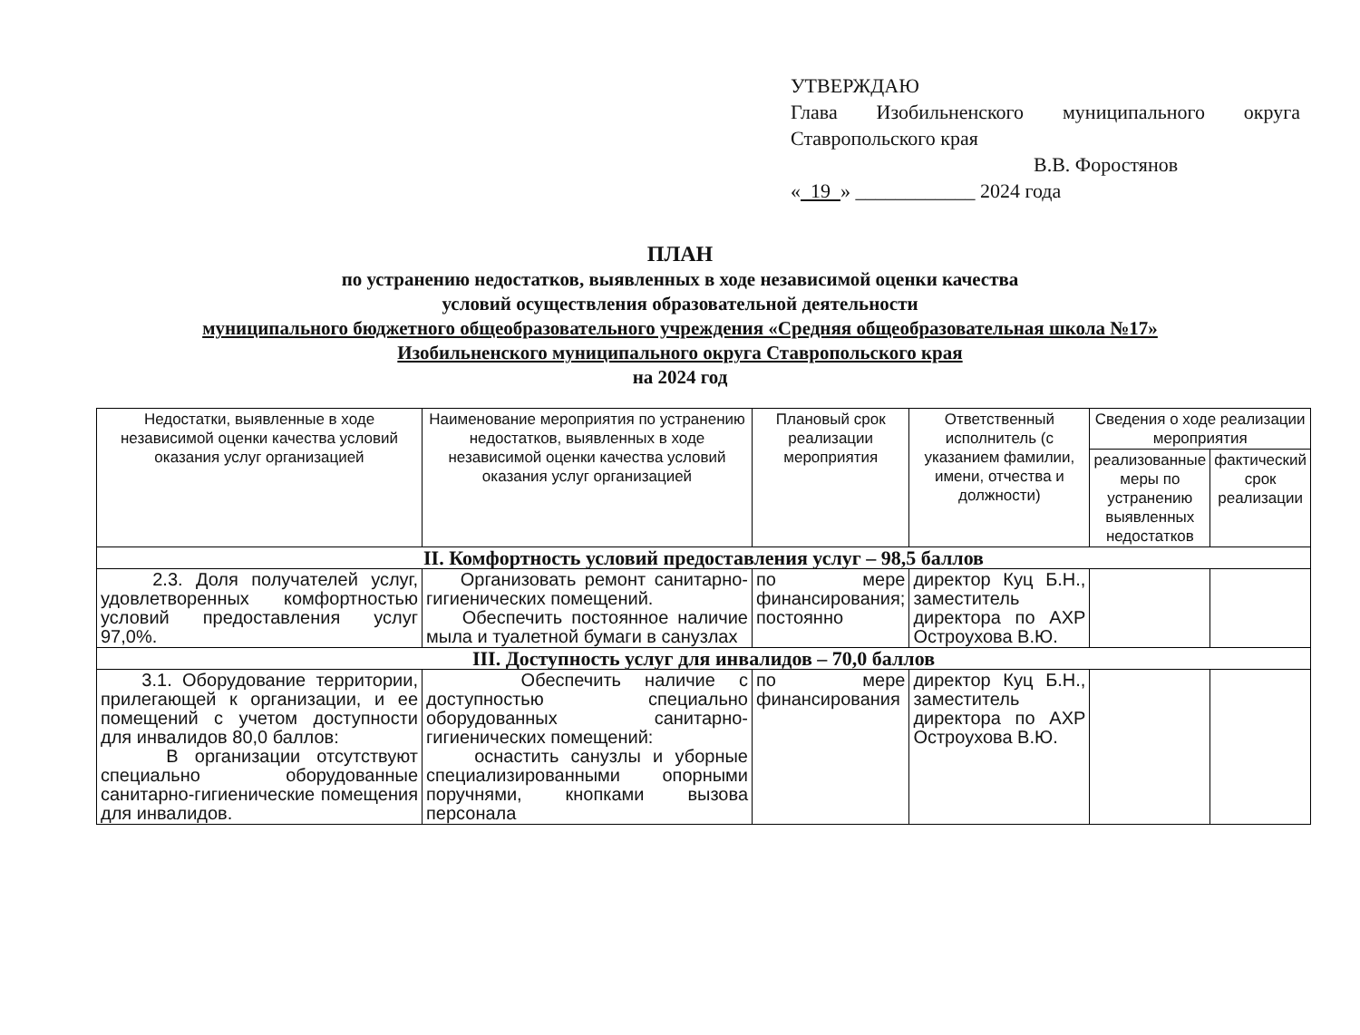УТВЕРЖДАЮ
Глава Изобильненского муниципального округа
Ставропольского края
В.В. Форостянов
« 19 » ____________ 2024 года
ПЛАН
по устранению недостатков, выявленных в ходе независимой оценки качества
условий осуществления образовательной деятельности
муниципального бюджетного общеобразовательного учреждения «Средняя общеобразовательная школа №17»
Изобильненского муниципального округа Ставропольского края
на 2024 год
| Недостатки, выявленные в ходе независимой оценки качества условий оказания услуг организацией | Наименование мероприятия по устранению недостатков, выявленных в ходе независимой оценки качества условий оказания услуг организацией | Плановый срок реализации мероприятия | Ответственный исполнитель (с указанием фамилии, имени, отчества и должности) | Сведения о ходе реализации мероприятия | |
| --- | --- | --- | --- | --- | --- |
| | | | | реализованные меры по устранению выявленных недостатков | фактический срок реализации |
| II. Комфортность условий предоставления услуг – 98,5 баллов | | | | | |
| 2.3. Доля получателей услуг, удовлетворенных комфортностью условий предоставления услуг 97,0%. | Организовать ремонт санитарно-гигиенических помещений. Обеспечить постоянное наличие мыла и туалетной бумаги в санузлах | по мере финансирования; постоянно | директор Куц Б.Н., заместитель директора по АХР Остроухова В.Ю. | | |
| III. Доступность услуг для инвалидов – 70,0 баллов | | | | | |
| 3.1. Оборудование территории, прилегающей к организации, и ее помещений с учетом доступности для инвалидов 80,0 баллов: В организации отсутствуют специально оборудованные санитарно-гигиенические помещения для инвалидов. | Обеспечить наличие с доступностью специально оборудованных санитарно-гигиенических помещений: оснастить санузлы и уборные специализированными опорными поручнями, кнопками вызова персонала | по мере финансирования | директор Куц Б.Н., заместитель директора по АХР Остроухова В.Ю. | | |